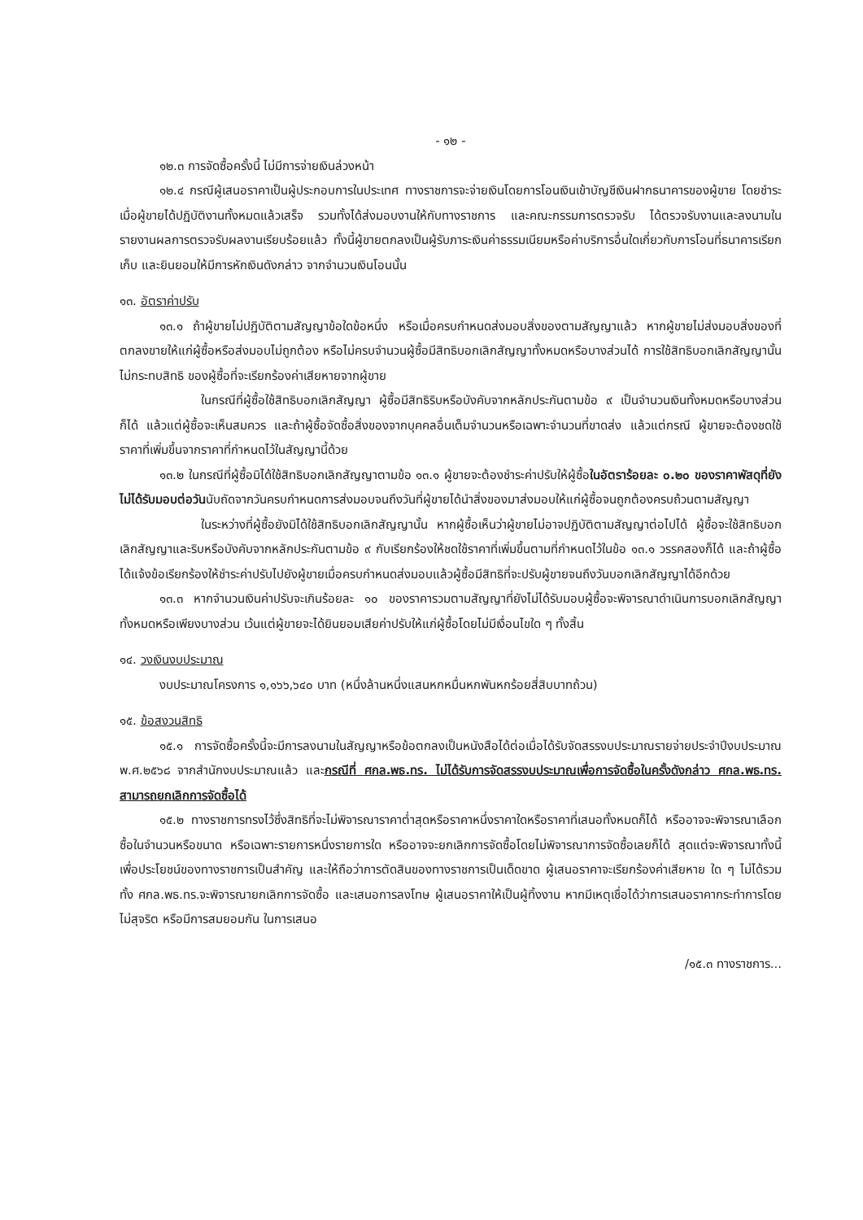- ๑๒ -
๑๒.๓ การจัดซื้อครั้งนี้ ไม่มีการจ่ายเงินล่วงหน้า
๑๒.๔ กรณีผู้เสนอราคาเป็นผู้ประกอบการในประเทศ ทางราชการจะจ่ายเงินโดยการโอนเงินเข้าบัญชีเงินฝากธนาคารของผู้ขาย โดยชำระเมื่อผู้ขายได้ปฏิบัติงานทั้งหมดแล้วเสร็จ รวมทั้งได้ส่งมอบงานให้กับทางราชการ และคณะกรรมการตรวจรับ ได้ตรวจรับงานและลงนามในรายงานผลการตรวจรับผลงานเรียบร้อยแล้ว ทั้งนี้ผู้ขายตกลงเป็นผู้รับภาระเงินค่าธรรมเนียมหรือค่าบริการอื่นใดเกี่ยวกับการโอนที่ธนาคารเรียกเก็บ และยินยอมให้มีการหักเงินดังกล่าว จากจำนวนเงินโอนนั้น
๑๓. อัตราค่าปรับ
๑๓.๑ ถ้าผู้ขายไม่ปฏิบัติตามสัญญาข้อใดข้อหนึ่ง หรือเมื่อครบกำหนดส่งมอบสิ่งของตามสัญญาแล้ว หากผู้ขายไม่ส่งมอบสิ่งของที่ตกลงขายให้แก่ผู้ซื้อหรือส่งมอบไม่ถูกต้อง หรือไม่ครบจำนวนผู้ซื้อมีสิทธิบอกเลิกสัญญาทั้งหมดหรือบางส่วนได้ การใช้สิทธิบอกเลิกสัญญานั้นไม่กระทบสิทธิ ของผู้ซื้อที่จะเรียกร้องค่าเสียหายจากผู้ขาย
ในกรณีที่ผู้ซื้อใช้สิทธิบอกเลิกสัญญา ผู้ซื้อมีสิทธิริบหรือบังคับจากหลักประกันตามข้อ ๙ เป็นจำนวนเงินทั้งหมดหรือบางส่วนก็ได้ แล้วแต่ผู้ซื้อจะเห็นสมควร และถ้าผู้ซื้อจัดซื้อสิ่งของจากบุคคลอื่นเต็มจำนวนหรือเฉพาะจำนวนที่ขาดส่ง แล้วแต่กรณี ผู้ขายจะต้องชดใช้ราคาที่เพิ่มขึ้นจากราคาที่กำหนดไว้ในสัญญานี้ด้วย
๑๓.๒ ในกรณีที่ผู้ซื้อมิได้ใช้สิทธิบอกเลิกสัญญาตามข้อ ๑๓.๑ ผู้ขายจะต้องชำระค่าปรับให้ผู้ซื้อในอัตราร้อยละ ๐.๒๐ ของราคาพัสดุที่ยังไม่ได้รับมอบต่อวันนับถัดจากวันครบกำหนดการส่งมอบจนถึงวันที่ผู้ขายได้นำสิ่งของมาส่งมอบให้แก่ผู้ซื้อจนถูกต้องครบถ้วนตามสัญญา
ในระหว่างที่ผู้ซื้อยังมิได้ใช้สิทธิบอกเลิกสัญญานั้น หากผู้ซื้อเห็นว่าผู้ขายไม่อาจปฏิบัติตามสัญญาต่อไปได้ ผู้ซื้อจะใช้สิทธิบอกเลิกสัญญาและริบหรือบังคับจากหลักประกันตามข้อ ๙ กับเรียกร้องให้ชดใช้ราคาที่เพิ่มขึ้นตามที่กำหนดไว้ในข้อ ๑๓.๑ วรรคสองก็ได้ และถ้าผู้ซื้อได้แจ้งข้อเรียกร้องให้ชำระค่าปรับไปยังผู้ขายเมื่อครบกำหนดส่งมอบแล้วผู้ซื้อมีสิทธิที่จะปรับผู้ขายจนถึงวันบอกเลิกสัญญาได้อีกด้วย
๑๓.๓ หากจำนวนเงินค่าปรับจะเกินร้อยละ ๑๐ ของราคารวมตามสัญญาที่ยังไม่ได้รับมอบผู้ซื้อจะพิจารณาดำเนินการบอกเลิกสัญญาทั้งหมดหรือเพียงบางส่วน เว้นแต่ผู้ขายจะได้ยินยอมเสียค่าปรับให้แก่ผู้ซื้อโดยไม่มีเงื่อนไขใด ๆ ทั้งสิ้น
๑๔. วงเงินงบประมาณ
งบประมาณโครงการ ๑,๑๖๖,๖๔๐ บาท (หนึ่งล้านหนึ่งแสนหกหมื่นหกพันหกร้อยสี่สิบบาทถ้วน)
๑๕. ข้อสงวนสิทธิ
๑๕.๑ การจัดซื้อครั้งนี้จะมีการลงนามในสัญญาหรือข้อตกลงเป็นหนังสือได้ต่อเมื่อได้รับจัดสรรงบประมาณรายจ่ายประจำปีงบประมาณ พ.ศ.๒๕๖๘ จากสำนักงบประมาณแล้ว และกรณีที่ ศกล.พธ.ทร. ไม่ได้รับการจัดสรรงบประมาณเพื่อการจัดซื้อในครั้งดังกล่าว ศกล.พธ.ทร. สามารถยกเลิกการจัดซื้อได้
๑๕.๒ ทางราชการทรงไว้ซึ่งสิทธิที่จะไม่พิจารณาราคาต่ำสุดหรือราคาหนึ่งราคาใดหรือราคาที่เสนอทั้งหมดก็ได้ หรืออาจจะพิจารณาเลือกซื้อในจำนวนหรือขนาด หรือเฉพาะรายการหนึ่งรายการใด หรืออาจจะยกเลิกการจัดซื้อโดยไม่พิจารณาการจัดซื้อเลยก็ได้ สุดแต่จะพิจารณาทั้งนี้เพื่อประโยชน์ของทางราชการเป็นสำคัญ และให้ถือว่าการตัดสินของทางราชการเป็นเด็ดขาด ผู้เสนอราคาจะเรียกร้องค่าเสียหาย ใด ๆ ไม่ได้รวมทั้ง ศกล.พธ.ทร.จะพิจารณายกเลิกการจัดซื้อ และเสนอการลงโทษ ผู้เสนอราคาให้เป็นผู้ทิ้งงาน หากมีเหตุเชื่อได้ว่าการเสนอราคากระทำการโดยไม่สุจริต หรือมีการสมยอมกัน ในการเสนอ
/๑๕.๓ ทางราชการ...